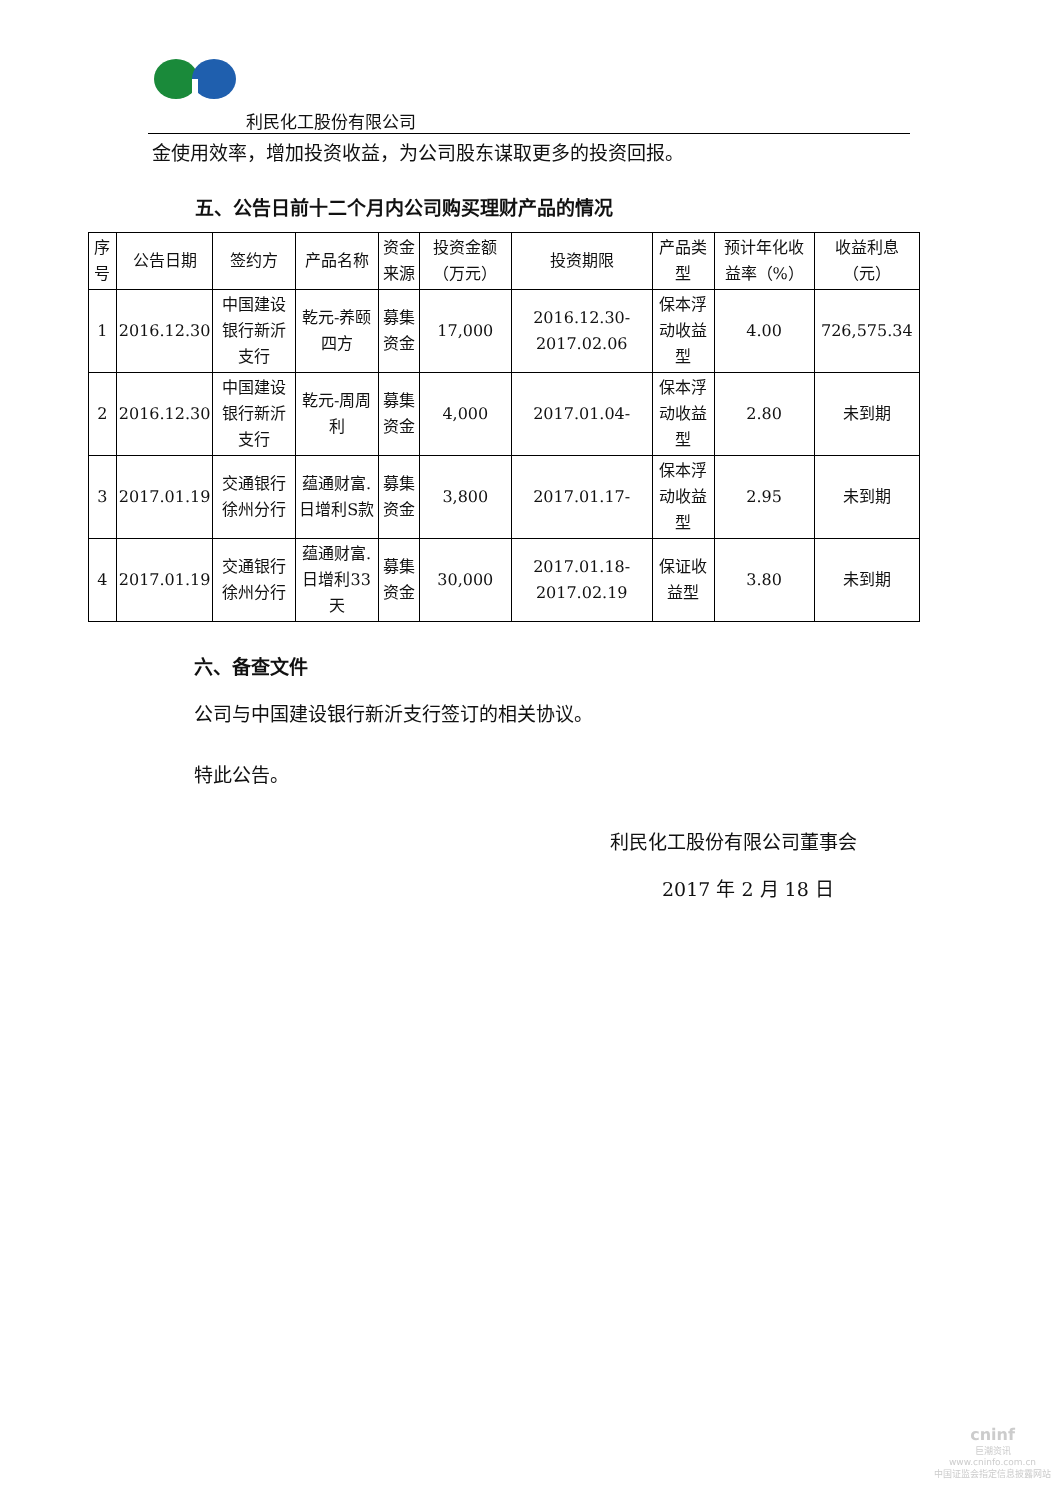利民化工股份有限公司
金使用效率，增加投资收益，为公司股东谋取更多的投资回报。
五、公告日前十二个月内公司购买理财产品的情况
| 序号 | 公告日期 | 签约方 | 产品名称 | 资金来源 | 投资金额（万元） | 投资期限 | 产品类型 | 预计年化收益率（%） | 收益利息（元） |
| --- | --- | --- | --- | --- | --- | --- | --- | --- | --- |
| 1 | 2016.12.30 | 中国建设银行新沂支行 | 乾元-养颐四方 | 募集资金 | 17,000 | 2016.12.30-2017.02.06 | 保本浮动收益型 | 4.00 | 726,575.34 |
| 2 | 2016.12.30 | 中国建设银行新沂支行 | 乾元-周周利 | 募集资金 | 4,000 | 2017.01.04- | 保本浮动收益型 | 2.80 | 未到期 |
| 3 | 2017.01.19 | 交通银行徐州分行 | 蕴通财富.日增利S款 | 募集资金 | 3,800 | 2017.01.17- | 保本浮动收益型 | 2.95 | 未到期 |
| 4 | 2017.01.19 | 交通银行徐州分行 | 蕴通财富.日增利33天 | 募集资金 | 30,000 | 2017.01.18-2017.02.19 | 保证收益型 | 3.80 | 未到期 |
六、备查文件
公司与中国建设银行新沂支行签订的相关协议。
特此公告。
利民化工股份有限公司董事会
2017 年 2 月 18 日
cninf
巨潮资讯
www.cninfo.com.cn
中国证监会指定信息披露网站